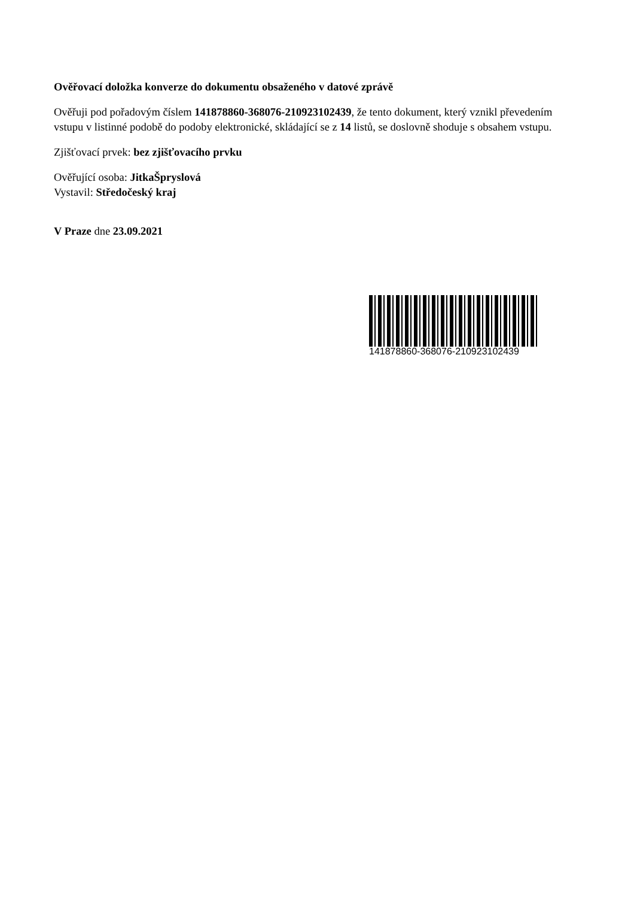Ověřovací doložka konverze do dokumentu obsaženého v datové zprávě
Ověřuji pod pořadovým číslem 141878860-368076-210923102439, že tento dokument, který vznikl převedením vstupu v listinné podobě do podoby elektronické, skládající se z 14 listů, se doslovně shoduje s obsahem vstupu.
Zjišťovací prvek: bez zjišťovacího prvku
Ověřující osoba: JitkaŠpryslová
Vystavil: Středočeský kraj
V Praze dne 23.09.2021
141878860-368076-210923102439